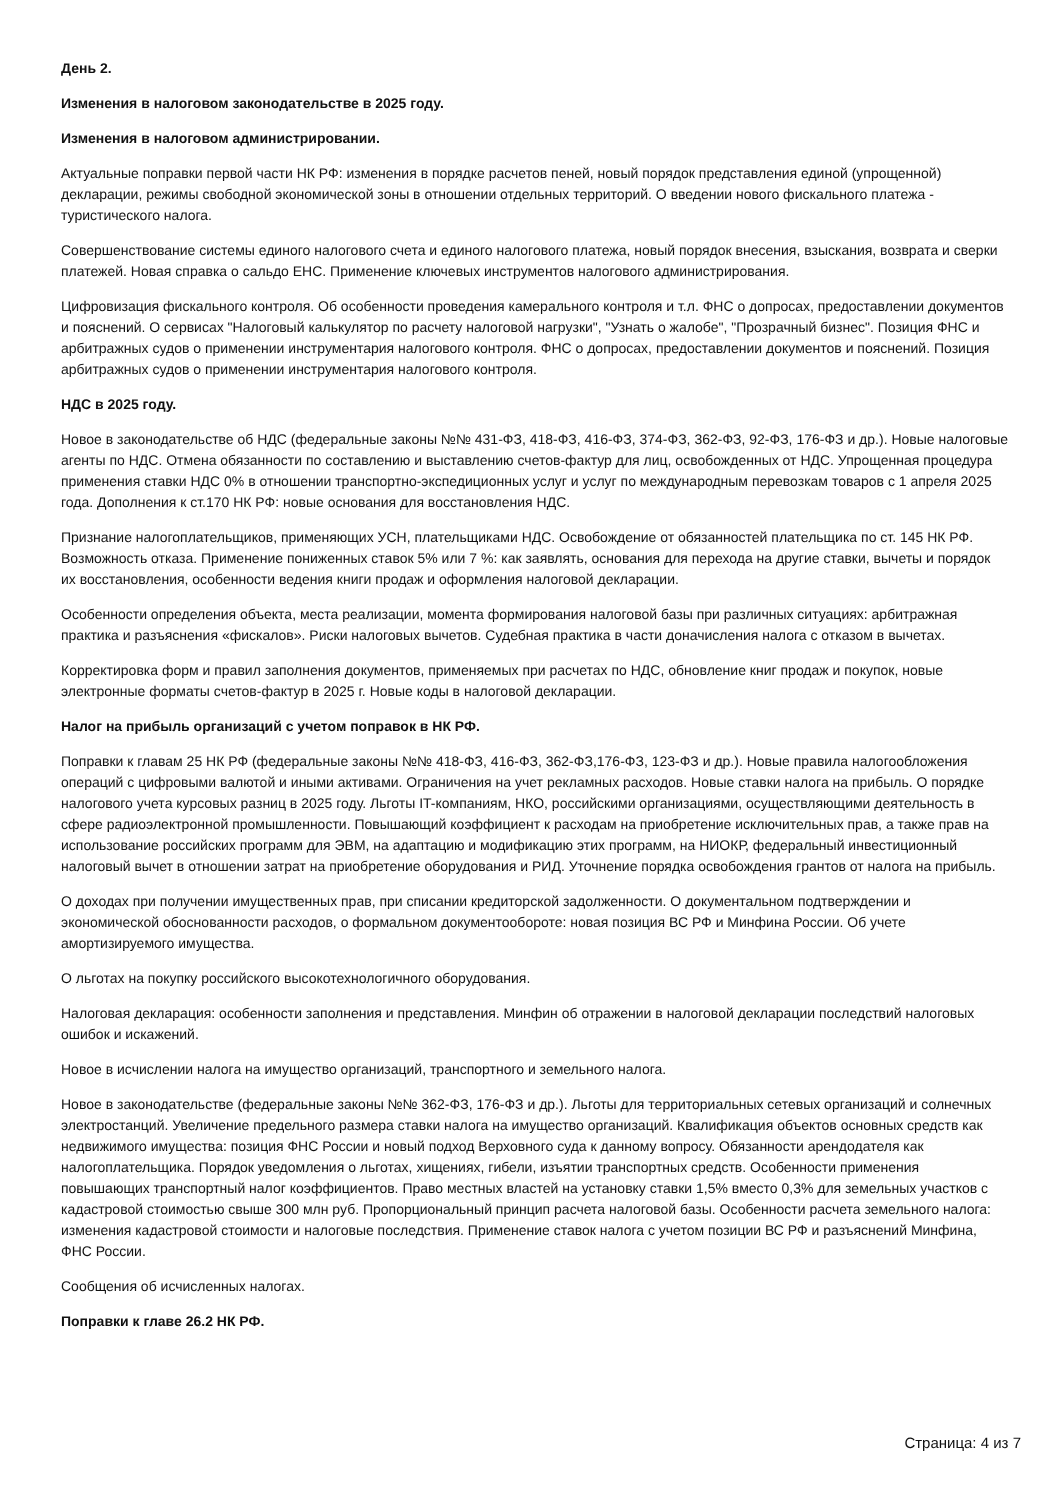День 2.
Изменения в налоговом законодательстве в 2025 году.
Изменения в налоговом администрировании.
Актуальные поправки первой части НК РФ: изменения в порядке расчетов пеней, новый порядок представления единой (упрощенной) декларации, режимы свободной экономической зоны в отношении отдельных территорий. О введении нового фискального платежа - туристического налога.
Совершенствование системы единого налогового счета и единого налогового платежа, новый порядок внесения, взыскания, возврата и сверки платежей. Новая справка о сальдо ЕНС. Применение ключевых инструментов налогового администрирования.
Цифровизация фискального контроля. Об особенности проведения камерального контроля и т.л. ФНС о допросах, предоставлении документов и пояснений. О сервисах "Налоговый калькулятор по расчету налоговой нагрузки", "Узнать о жалобе", "Прозрачный бизнес". Позиция ФНС и арбитражных судов о применении инструментария налогового контроля. ФНС о допросах, предоставлении документов и пояснений. Позиция арбитражных судов о применении инструментария налогового контроля.
НДС в 2025 году.
Новое в законодательстве об НДС (федеральные законы №№ 431-ФЗ, 418-ФЗ, 416-ФЗ, 374-ФЗ, 362-ФЗ, 92-ФЗ, 176-ФЗ и др.). Новые налоговые агенты по НДС. Отмена обязанности по составлению и выставлению счетов-фактур для лиц, освобожденных от НДС. Упрощенная процедура применения ставки НДС 0% в отношении транспортно-экспедиционных услуг и услуг по международным перевозкам товаров с 1 апреля 2025 года. Дополнения к ст.170 НК РФ: новые основания для восстановления НДС.
Признание налогоплательщиков, применяющих УСН, плательщиками НДС. Освобождение от обязанностей плательщика по ст. 145 НК РФ. Возможность отказа. Применение пониженных ставок 5% или 7 %: как заявлять, основания для перехода на другие ставки, вычеты и порядок их восстановления, особенности ведения книги продаж и оформления налоговой декларации.
Особенности определения объекта, места реализации, момента формирования налоговой базы при различных ситуациях: арбитражная практика и разъяснения «фискалов». Риски налоговых вычетов. Судебная практика в части доначисления налога с отказом в вычетах.
Корректировка форм и правил заполнения документов, применяемых при расчетах по НДС, обновление книг продаж и покупок, новые электронные форматы счетов-фактур в 2025 г. Новые коды в налоговой декларации.
Налог на прибыль организаций с учетом поправок в НК РФ.
Поправки к главам 25 НК РФ (федеральные законы №№ 418-ФЗ, 416-ФЗ, 362-ФЗ,176-ФЗ, 123-ФЗ и др.). Новые правила налогообложения операций с цифровыми валютой и иными активами. Ограничения на учет рекламных расходов. Новые ставки налога на прибыль. О порядке налогового учета курсовых разниц в 2025 году. Льготы IT-компаниям, НКО, российскими организациями, осуществляющими деятельность в сфере радиоэлектронной промышленности. Повышающий коэффициент к расходам на приобретение исключительных прав, а также прав на использование российских программ для ЭВМ, на адаптацию и модификацию этих программ, на НИОКР, федеральный инвестиционный налоговый вычет в отношении затрат на приобретение оборудования и РИД. Уточнение порядка освобождения грантов от налога на прибыль.
О доходах при получении имущественных прав, при списании кредиторской задолженности. О документальном подтверждении и экономической обоснованности расходов, о формальном документообороте: новая позиция ВС РФ и Минфина России. Об учете амортизируемого имущества.
О льготах на покупку российского высокотехнологичного оборудования.
Налоговая декларация: особенности заполнения и представления. Минфин об отражении в налоговой декларации последствий налоговых ошибок и искажений.
Новое в исчислении налога на имущество организаций, транспортного и земельного налога.
Новое в законодательстве (федеральные законы №№ 362-ФЗ, 176-ФЗ и др.). Льготы для территориальных сетевых организаций и солнечных электростанций. Увеличение предельного размера ставки налога на имущество организаций. Квалификация объектов основных средств как недвижимого имущества: позиция ФНС России и новый подход Верховного суда к данному вопросу. Обязанности арендодателя как налогоплательщика. Порядок уведомления о льготах, хищениях, гибели, изъятии транспортных средств. Особенности применения повышающих транспортный налог коэффициентов. Право местных властей на установку ставки 1,5% вместо 0,3% для земельных участков с кадастровой стоимостью свыше 300 млн руб. Пропорциональный принцип расчета налоговой базы. Особенности расчета земельного налога: изменения кадастровой стоимости и налоговые последствия. Применение ставок налога с учетом позиции ВС РФ и разъяснений Минфина, ФНС России.
Сообщения об исчисленных налогах.
Поправки к главе 26.2 НК РФ.
Страница: 4 из 7